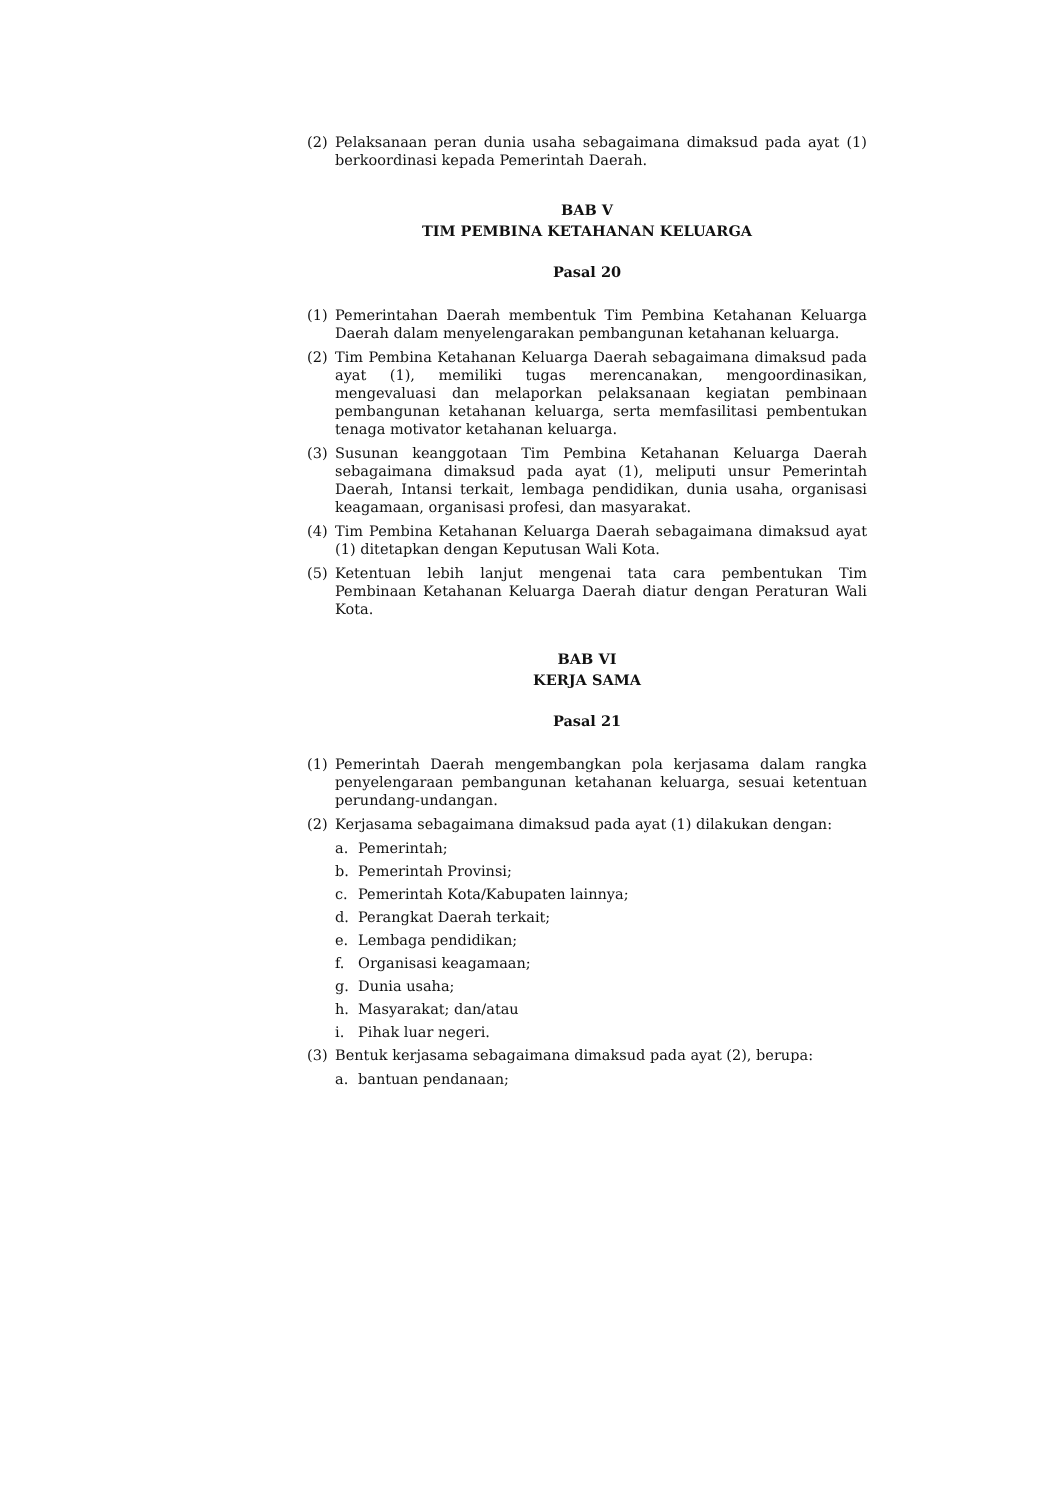(2) Pelaksanaan peran dunia usaha sebagaimana dimaksud pada ayat (1) berkoordinasi kepada Pemerintah Daerah.
BAB V
TIM PEMBINA KETAHANAN KELUARGA
Pasal 20
(1) Pemerintahan Daerah membentuk Tim Pembina Ketahanan Keluarga Daerah dalam menyelengarakan pembangunan ketahanan keluarga.
(2) Tim Pembina Ketahanan Keluarga Daerah sebagaimana dimaksud pada ayat (1), memiliki tugas merencanakan, mengoordinasikan, mengevaluasi dan melaporkan pelaksanaan kegiatan pembinaan pembangunan ketahanan keluarga, serta memfasilitasi pembentukan tenaga motivator ketahanan keluarga.
(3) Susunan keanggotaan Tim Pembina Ketahanan Keluarga Daerah sebagaimana dimaksud pada ayat (1), meliputi unsur Pemerintah Daerah, Intansi terkait, lembaga pendidikan, dunia usaha, organisasi keagamaan, organisasi profesi, dan masyarakat.
(4) Tim Pembina Ketahanan Keluarga Daerah sebagaimana dimaksud ayat (1) ditetapkan dengan Keputusan Wali Kota.
(5) Ketentuan lebih lanjut mengenai tata cara pembentukan Tim Pembinaan Ketahanan Keluarga Daerah diatur dengan Peraturan Wali Kota.
BAB VI
KERJA SAMA
Pasal 21
(1) Pemerintah Daerah mengembangkan pola kerjasama dalam rangka penyelengaraan pembangunan ketahanan keluarga, sesuai ketentuan perundang-undangan.
(2) Kerjasama sebagaimana dimaksud pada ayat (1) dilakukan dengan:
a. Pemerintah;
b. Pemerintah Provinsi;
c. Pemerintah Kota/Kabupaten lainnya;
d. Perangkat Daerah terkait;
e. Lembaga pendidikan;
f. Organisasi keagamaan;
g. Dunia usaha;
h. Masyarakat; dan/atau
i. Pihak luar negeri.
(3) Bentuk kerjasama sebagaimana dimaksud pada ayat (2), berupa:
a. bantuan pendanaan;